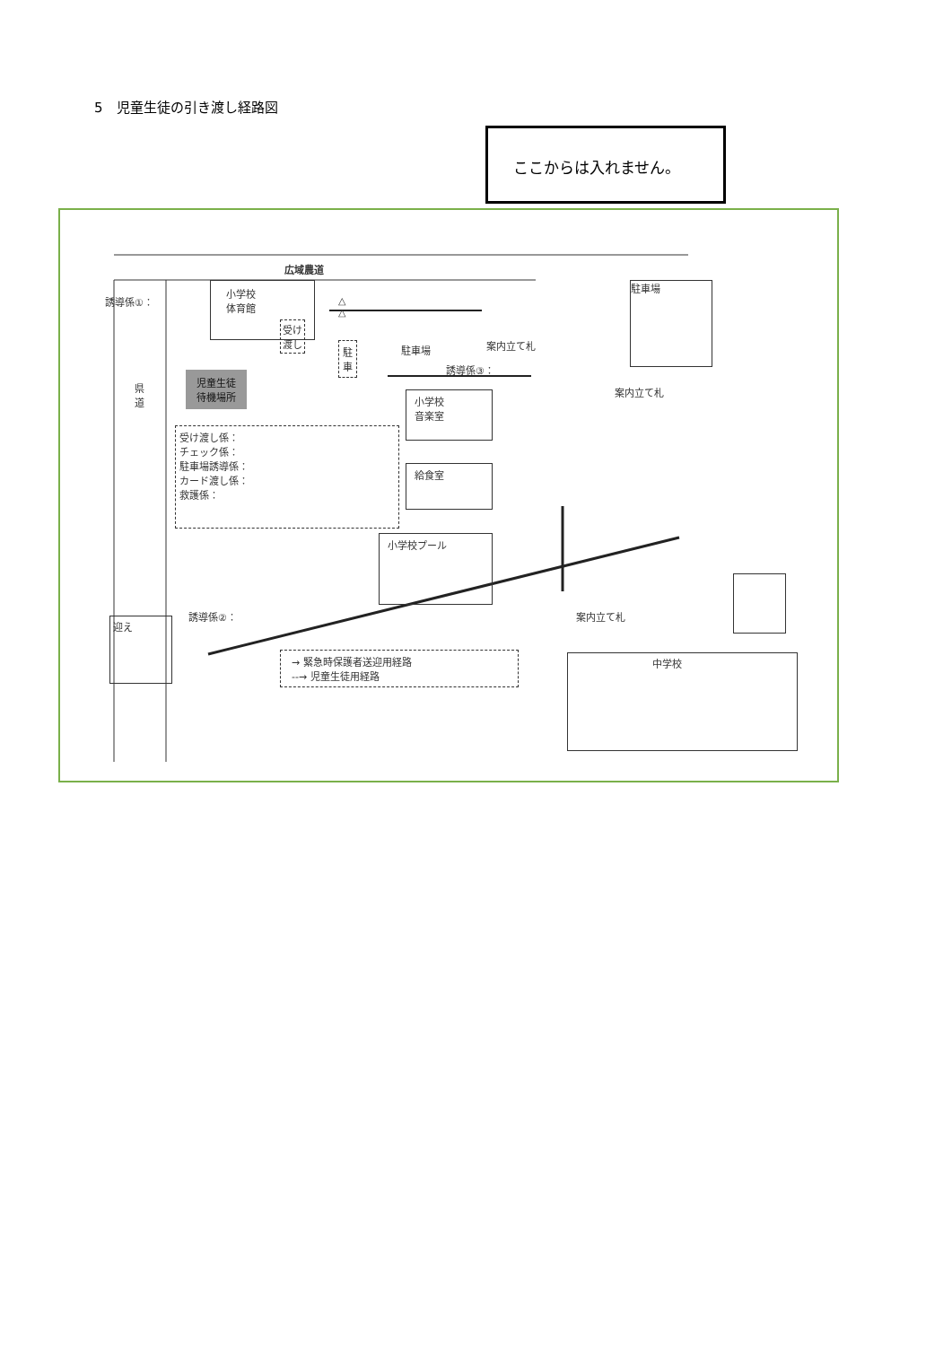5　児童生徒の引き渡し経路図
ここからは入れません。
広域農道
誘導係①：
小学校
体育館
受け
渡し
△
△
駐
車
駐車場 案内立て札
誘導係③：
児童生徒
待機場所
県
道
駐車場
案内立て札
小学校
音楽室
受け渡し係：
チェック係：
駐車場誘導係：
カード渡し係：
救護係：
給食室
小学校プール
誘導係②：
迎え
案内立て札
→ 緊急時保護者送迎用経路
--→ 児童生徒用経路
中学校